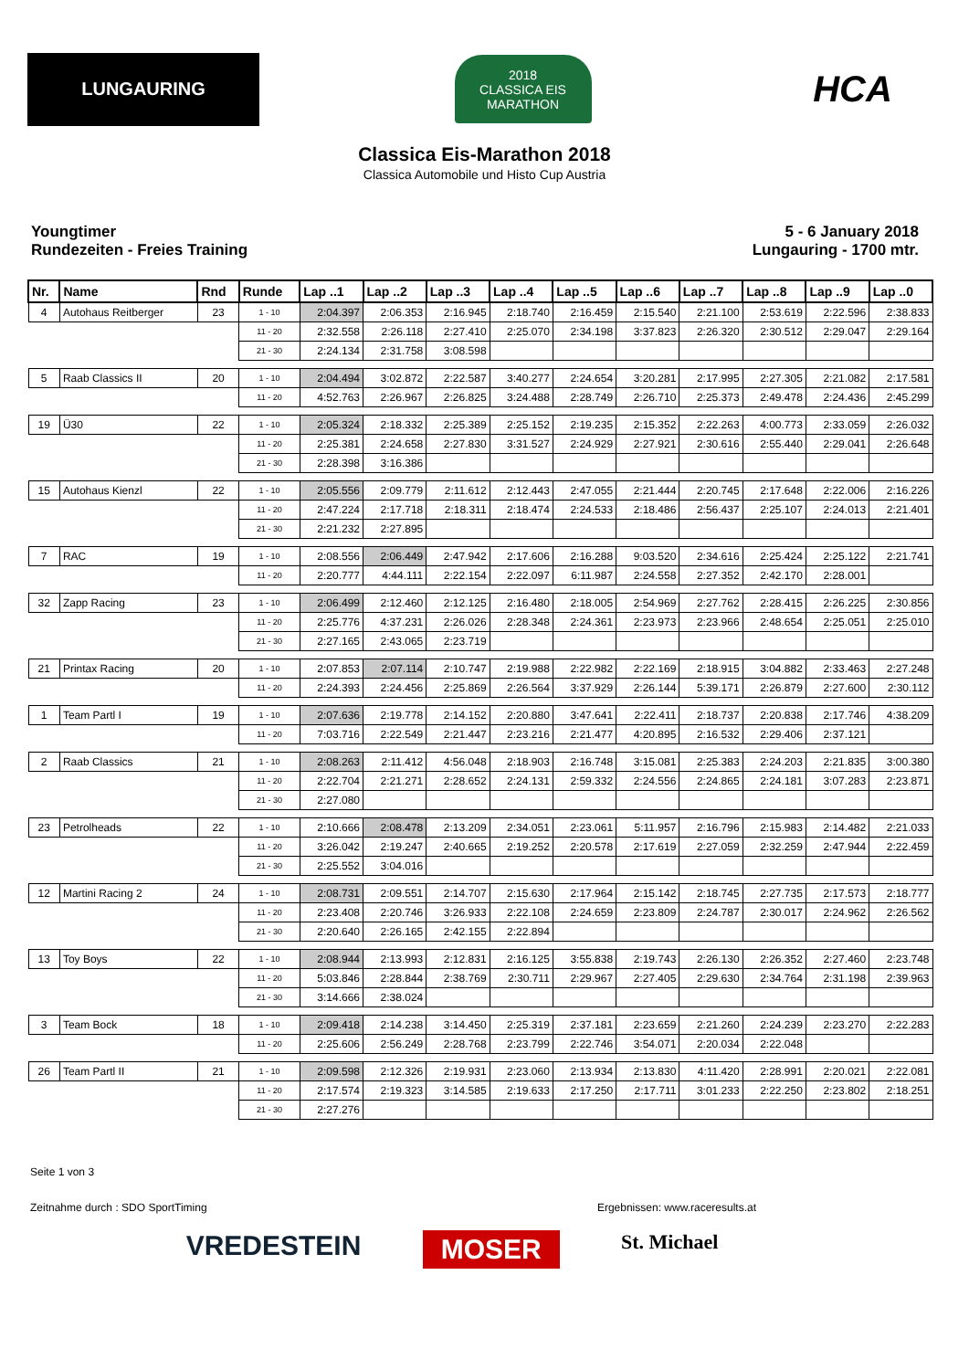LUNGAURING
2018
CLASSICA EIS MARATHON
HCA
Classica Eis-Marathon 2018
Classica Automobile und Histo Cup Austria
Youngtimer
Rundezeiten - Freies Training
5 - 6 January 2018
Lungauring - 1700 mtr.
| Nr. | Name | Rnd | Runde | Lap ..1 | Lap ..2 | Lap ..3 | Lap ..4 | Lap ..5 | Lap ..6 | Lap ..7 | Lap ..8 | Lap ..9 | Lap ..0 |
| --- | --- | --- | --- | --- | --- | --- | --- | --- | --- | --- | --- | --- | --- |
| 4 | Autohaus Reitberger | 23 | 1 - 10 | 2:04.397 | 2:06.353 | 2:16.945 | 2:18.740 | 2:16.459 | 2:15.540 | 2:21.100 | 2:53.619 | 2:22.596 | 2:38.833 |
| | | | 11 - 20 | 2:32.558 | 2:26.118 | 2:27.410 | 2:25.070 | 2:34.198 | 3:37.823 | 2:26.320 | 2:30.512 | 2:29.047 | 2:29.164 |
| | | | 21 - 30 | 2:24.134 | 2:31.758 | 3:08.598 | | | | | | | |
| 5 | Raab Classics II | 20 | 1 - 10 | 2:04.494 | 3:02.872 | 2:22.587 | 3:40.277 | 2:24.654 | 3:20.281 | 2:17.995 | 2:27.305 | 2:21.082 | 2:17.581 |
| | | | 11 - 20 | 4:52.763 | 2:26.967 | 2:26.825 | 3:24.488 | 2:28.749 | 2:26.710 | 2:25.373 | 2:49.478 | 2:24.436 | 2:45.299 |
| 19 | Ü30 | 22 | 1 - 10 | 2:05.324 | 2:18.332 | 2:25.389 | 2:25.152 | 2:19.235 | 2:15.352 | 2:22.263 | 4:00.773 | 2:33.059 | 2:26.032 |
| | | | 11 - 20 | 2:25.381 | 2:24.658 | 2:27.830 | 3:31.527 | 2:24.929 | 2:27.921 | 2:30.616 | 2:55.440 | 2:29.041 | 2:26.648 |
| | | | 21 - 30 | 2:28.398 | 3:16.386 | | | | | | | | |
| 15 | Autohaus Kienzl | 22 | 1 - 10 | 2:05.556 | 2:09.779 | 2:11.612 | 2:12.443 | 2:47.055 | 2:21.444 | 2:20.745 | 2:17.648 | 2:22.006 | 2:16.226 |
| | | | 11 - 20 | 2:47.224 | 2:17.718 | 2:18.311 | 2:18.474 | 2:24.533 | 2:18.486 | 2:56.437 | 2:25.107 | 2:24.013 | 2:21.401 |
| | | | 21 - 30 | 2:21.232 | 2:27.895 | | | | | | | | |
| 7 | RAC | 19 | 1 - 10 | 2:08.556 | 2:06.449 | 2:47.942 | 2:17.606 | 2:16.288 | 9:03.520 | 2:34.616 | 2:25.424 | 2:25.122 | 2:21.741 |
| | | | 11 - 20 | 2:20.777 | 4:44.111 | 2:22.154 | 2:22.097 | 6:11.987 | 2:24.558 | 2:27.352 | 2:42.170 | 2:28.001 | |
| 32 | Zapp Racing | 23 | 1 - 10 | 2:06.499 | 2:12.460 | 2:12.125 | 2:16.480 | 2:18.005 | 2:54.969 | 2:27.762 | 2:28.415 | 2:26.225 | 2:30.856 |
| | | | 11 - 20 | 2:25.776 | 4:37.231 | 2:26.026 | 2:28.348 | 2:24.361 | 2:23.973 | 2:23.966 | 2:48.654 | 2:25.051 | 2:25.010 |
| | | | 21 - 30 | 2:27.165 | 2:43.065 | 2:23.719 | | | | | | | |
| 21 | Printax Racing | 20 | 1 - 10 | 2:07.853 | 2:07.114 | 2:10.747 | 2:19.988 | 2:22.982 | 2:22.169 | 2:18.915 | 3:04.882 | 2:33.463 | 2:27.248 |
| | | | 11 - 20 | 2:24.393 | 2:24.456 | 2:25.869 | 2:26.564 | 3:37.929 | 2:26.144 | 5:39.171 | 2:26.879 | 2:27.600 | 2:30.112 |
| 1 | Team Partl I | 19 | 1 - 10 | 2:07.636 | 2:19.778 | 2:14.152 | 2:20.880 | 3:47.641 | 2:22.411 | 2:18.737 | 2:20.838 | 2:17.746 | 4:38.209 |
| | | | 11 - 20 | 7:03.716 | 2:22.549 | 2:21.447 | 2:23.216 | 2:21.477 | 4:20.895 | 2:16.532 | 2:29.406 | 2:37.121 | |
| 2 | Raab Classics | 21 | 1 - 10 | 2:08.263 | 2:11.412 | 4:56.048 | 2:18.903 | 2:16.748 | 3:15.081 | 2:25.383 | 2:24.203 | 2:21.835 | 3:00.380 |
| | | | 11 - 20 | 2:22.704 | 2:21.271 | 2:28.652 | 2:24.131 | 2:59.332 | 2:24.556 | 2:24.865 | 2:24.181 | 3:07.283 | 2:23.871 |
| | | | 21 - 30 | 2:27.080 | | | | | | | | | |
| 23 | Petrolheads | 22 | 1 - 10 | 2:10.666 | 2:08.478 | 2:13.209 | 2:34.051 | 2:23.061 | 5:11.957 | 2:16.796 | 2:15.983 | 2:14.482 | 2:21.033 |
| | | | 11 - 20 | 3:26.042 | 2:19.247 | 2:40.665 | 2:19.252 | 2:20.578 | 2:17.619 | 2:27.059 | 2:32.259 | 2:47.944 | 2:22.459 |
| | | | 21 - 30 | 2:25.552 | 3:04.016 | | | | | | | | |
| 12 | Martini Racing 2 | 24 | 1 - 10 | 2:08.731 | 2:09.551 | 2:14.707 | 2:15.630 | 2:17.964 | 2:15.142 | 2:18.745 | 2:27.735 | 2:17.573 | 2:18.777 |
| | | | 11 - 20 | 2:23.408 | 2:20.746 | 3:26.933 | 2:22.108 | 2:24.659 | 2:23.809 | 2:24.787 | 2:30.017 | 2:24.962 | 2:26.562 |
| | | | 21 - 30 | 2:20.640 | 2:26.165 | 2:42.155 | 2:22.894 | | | | | | |
| 13 | Toy Boys | 22 | 1 - 10 | 2:08.944 | 2:13.993 | 2:12.831 | 2:16.125 | 3:55.838 | 2:19.743 | 2:26.130 | 2:26.352 | 2:27.460 | 2:23.748 |
| | | | 11 - 20 | 5:03.846 | 2:28.844 | 2:38.769 | 2:30.711 | 2:29.967 | 2:27.405 | 2:29.630 | 2:34.764 | 2:31.198 | 2:39.963 |
| | | | 21 - 30 | 3:14.666 | 2:38.024 | | | | | | | | |
| 3 | Team Bock | 18 | 1 - 10 | 2:09.418 | 2:14.238 | 3:14.450 | 2:25.319 | 2:37.181 | 2:23.659 | 2:21.260 | 2:24.239 | 2:23.270 | 2:22.283 |
| | | | 11 - 20 | 2:25.606 | 2:56.249 | 2:28.768 | 2:23.799 | 2:22.746 | 3:54.071 | 2:20.034 | 2:22.048 | | |
| 26 | Team Partl II | 21 | 1 - 10 | 2:09.598 | 2:12.326 | 2:19.931 | 2:23.060 | 2:13.934 | 2:13.830 | 4:11.420 | 2:28.991 | 2:20.021 | 2:22.081 |
| | | | 11 - 20 | 2:17.574 | 2:19.323 | 3:14.585 | 2:19.633 | 2:17.250 | 2:17.711 | 3:01.233 | 2:22.250 | 2:23.802 | 2:18.251 |
| | | | 21 - 30 | 2:27.276 | | | | | | | | | |
Seite 1 von 3
Zeitnahme durch : SDO SportTiming Ergebnissen: www.raceresults.at
VREDESTEIN MOSER St. Michael